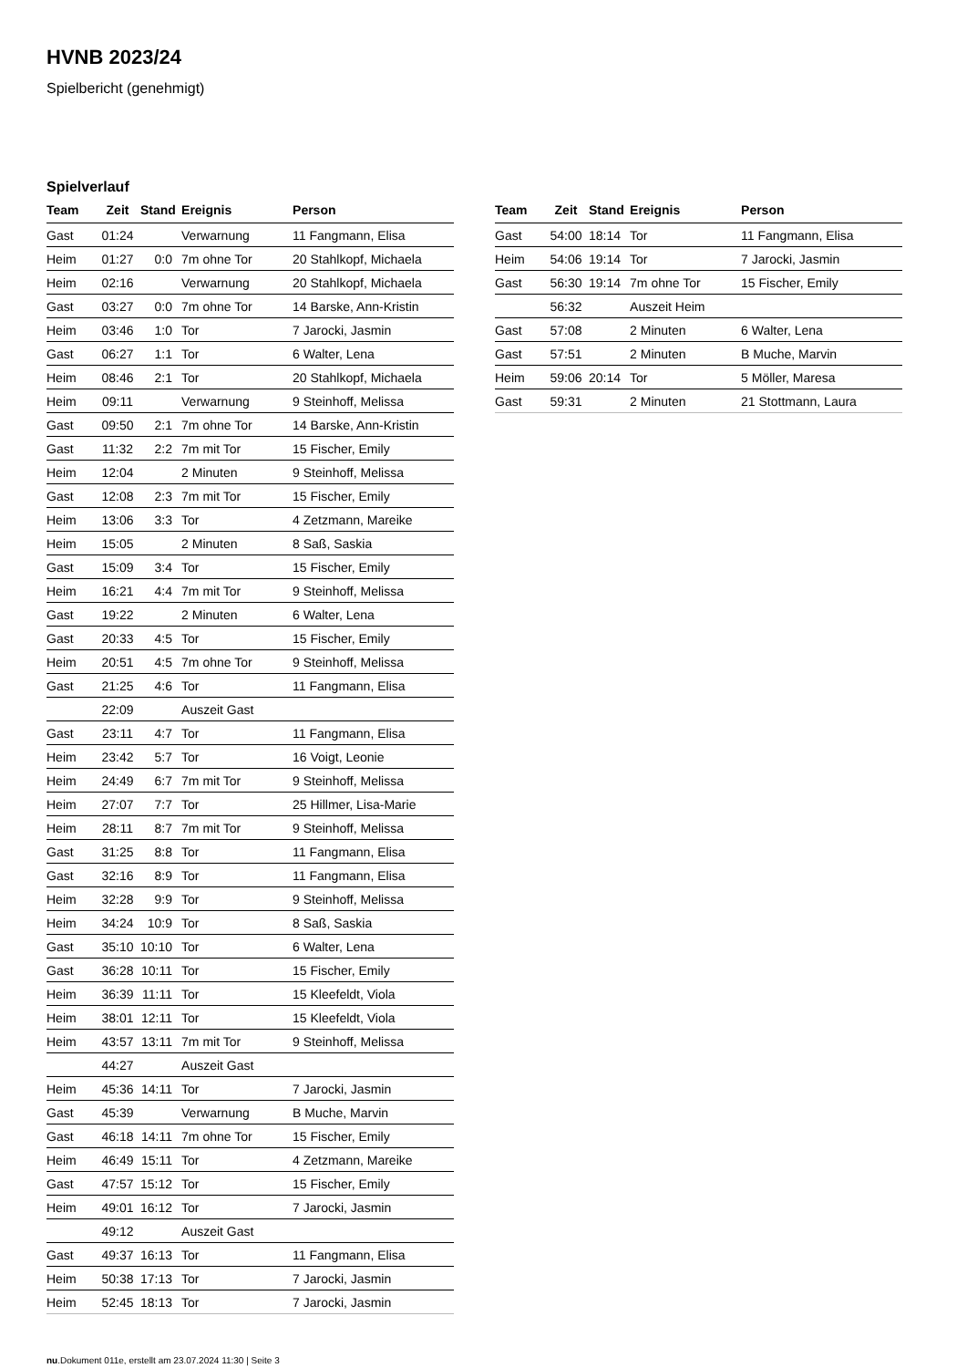HVNB 2023/24
Spielbericht (genehmigt)
Spielverlauf
| Team | Zeit | Stand | Ereignis | Person |
| --- | --- | --- | --- | --- |
| Gast | 01:24 | | Verwarnung | 11 Fangmann, Elisa |
| Heim | 01:27 | 0:0 | 7m ohne Tor | 20 Stahlkopf, Michaela |
| Heim | 02:16 | | Verwarnung | 20 Stahlkopf, Michaela |
| Gast | 03:27 | 0:0 | 7m ohne Tor | 14 Barske, Ann-Kristin |
| Heim | 03:46 | 1:0 | Tor | 7 Jarocki, Jasmin |
| Gast | 06:27 | 1:1 | Tor | 6 Walter, Lena |
| Heim | 08:46 | 2:1 | Tor | 20 Stahlkopf, Michaela |
| Heim | 09:11 | | Verwarnung | 9 Steinhoff, Melissa |
| Gast | 09:50 | 2:1 | 7m ohne Tor | 14 Barske, Ann-Kristin |
| Gast | 11:32 | 2:2 | 7m mit Tor | 15 Fischer, Emily |
| Heim | 12:04 | | 2 Minuten | 9 Steinhoff, Melissa |
| Gast | 12:08 | 2:3 | 7m mit Tor | 15 Fischer, Emily |
| Heim | 13:06 | 3:3 | Tor | 4 Zetzmann, Mareike |
| Heim | 15:05 | | 2 Minuten | 8 Saß, Saskia |
| Gast | 15:09 | 3:4 | Tor | 15 Fischer, Emily |
| Heim | 16:21 | 4:4 | 7m mit Tor | 9 Steinhoff, Melissa |
| Gast | 19:22 | | 2 Minuten | 6 Walter, Lena |
| Gast | 20:33 | 4:5 | Tor | 15 Fischer, Emily |
| Heim | 20:51 | 4:5 | 7m ohne Tor | 9 Steinhoff, Melissa |
| Gast | 21:25 | 4:6 | Tor | 11 Fangmann, Elisa |
| | 22:09 | | Auszeit Gast | |
| Gast | 23:11 | 4:7 | Tor | 11 Fangmann, Elisa |
| Heim | 23:42 | 5:7 | Tor | 16 Voigt, Leonie |
| Heim | 24:49 | 6:7 | 7m mit Tor | 9 Steinhoff, Melissa |
| Heim | 27:07 | 7:7 | Tor | 25 Hillmer, Lisa-Marie |
| Heim | 28:11 | 8:7 | 7m mit Tor | 9 Steinhoff, Melissa |
| Gast | 31:25 | 8:8 | Tor | 11 Fangmann, Elisa |
| Gast | 32:16 | 8:9 | Tor | 11 Fangmann, Elisa |
| Heim | 32:28 | 9:9 | Tor | 9 Steinhoff, Melissa |
| Heim | 34:24 | 10:9 | Tor | 8 Saß, Saskia |
| Gast | 35:10 | 10:10 | Tor | 6 Walter, Lena |
| Gast | 36:28 | 10:11 | Tor | 15 Fischer, Emily |
| Heim | 36:39 | 11:11 | Tor | 15 Kleefeldt, Viola |
| Heim | 38:01 | 12:11 | Tor | 15 Kleefeldt, Viola |
| Heim | 43:57 | 13:11 | 7m mit Tor | 9 Steinhoff, Melissa |
| | 44:27 | | Auszeit Gast | |
| Heim | 45:36 | 14:11 | Tor | 7 Jarocki, Jasmin |
| Gast | 45:39 | | Verwarnung | B Muche, Marvin |
| Gast | 46:18 | 14:11 | 7m ohne Tor | 15 Fischer, Emily |
| Heim | 46:49 | 15:11 | Tor | 4 Zetzmann, Mareike |
| Gast | 47:57 | 15:12 | Tor | 15 Fischer, Emily |
| Heim | 49:01 | 16:12 | Tor | 7 Jarocki, Jasmin |
| | 49:12 | | Auszeit Gast | |
| Gast | 49:37 | 16:13 | Tor | 11 Fangmann, Elisa |
| Heim | 50:38 | 17:13 | Tor | 7 Jarocki, Jasmin |
| Heim | 52:45 | 18:13 | Tor | 7 Jarocki, Jasmin |
| Team | Zeit | Stand | Ereignis | Person |
| --- | --- | --- | --- | --- |
| Gast | 54:00 | 18:14 | Tor | 11 Fangmann, Elisa |
| Heim | 54:06 | 19:14 | Tor | 7 Jarocki, Jasmin |
| Gast | 56:30 | 19:14 | 7m ohne Tor | 15 Fischer, Emily |
| | 56:32 | | Auszeit Heim | |
| Gast | 57:08 | | 2 Minuten | 6 Walter, Lena |
| Gast | 57:51 | | 2 Minuten | B Muche, Marvin |
| Heim | 59:06 | 20:14 | Tor | 5 Möller, Maresa |
| Gast | 59:31 | | 2 Minuten | 21 Stottmann, Laura |
nu.Dokument 011e, erstellt am 23.07.2024 11:30 | Seite 3